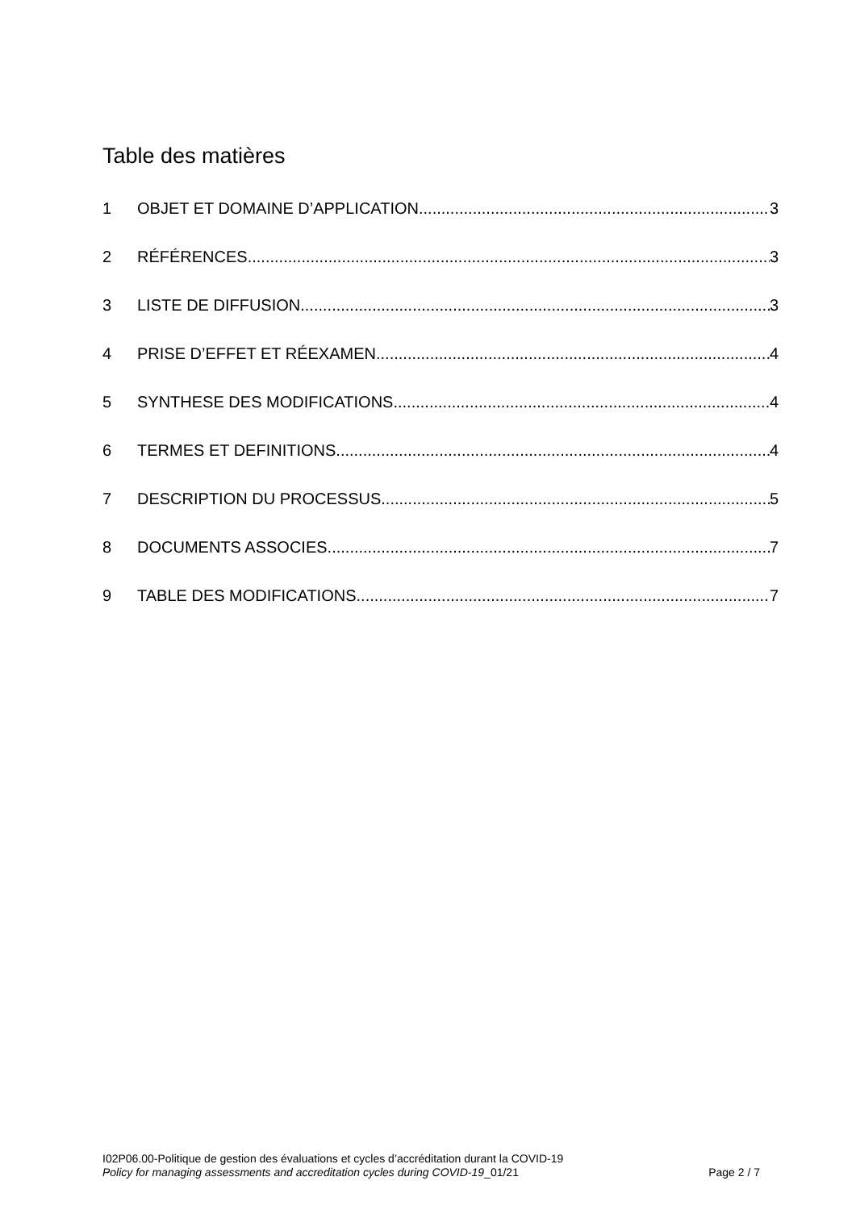Table des matières
1 OBJET ET DOMAINE D’APPLICATION 3
2 RÉFÉRENCES 3
3 LISTE DE DIFFUSION 3
4 PRISE D’EFFET ET RÉEXAMEN 4
5 SYNTHESE DES MODIFICATIONS 4
6 TERMES ET DEFINITIONS 4
7 DESCRIPTION DU PROCESSUS 5
8 DOCUMENTS ASSOCIES 7
9 TABLE DES MODIFICATIONS 7
I02P06.00-Politique de gestion des évaluations et cycles d’accréditation durant la COVID-19
Policy for managing assessments and accreditation cycles during COVID-19_01/21 Page 2 / 7